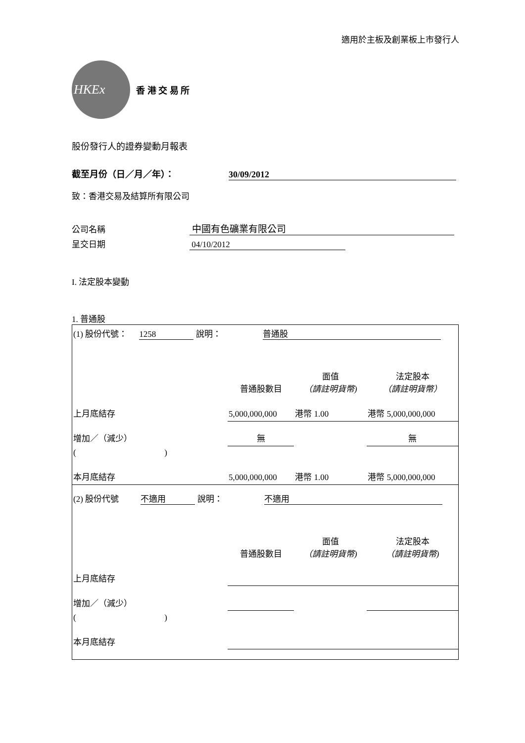適用於主板及創業板上市發行人
HKEx
香 港 交 易 所
股份發行人的證券變動月報表
截至月份（日／月／年）： 30/09/2012
致：香港交易及結算所有限公司
公司名稱 中國有色礦業有限公司
呈交日期 04/10/2012
I. 法定股本變動
1. 普通股
| (1) 股份代號： 1258 說明： 普通股 | | | |
| | 普通股數目 | 面值 （請註明貨幣) | 法定股本 （請註明貨幣） |
| 上月底結存 | 5,000,000,000 | 港幣 1.00 | 港幣 5,000,000,000 |
| 增加／（減少） | 無 | | 無 |
| ( ) | | | |
| 本月底結存 | 5,000,000,000 | 港幣 1.00 | 港幣 5,000,000,000 |
| (2) 股份代號 不適用 說明： 不適用 | | | |
| | 普通股數目 | 面值 （請註明貨幣) | 法定股本 （請註明貨幣) |
| 上月底結存 | | | |
| 增加／（減少） | | | |
| ( ) | | | |
| 本月底結存 | | | |